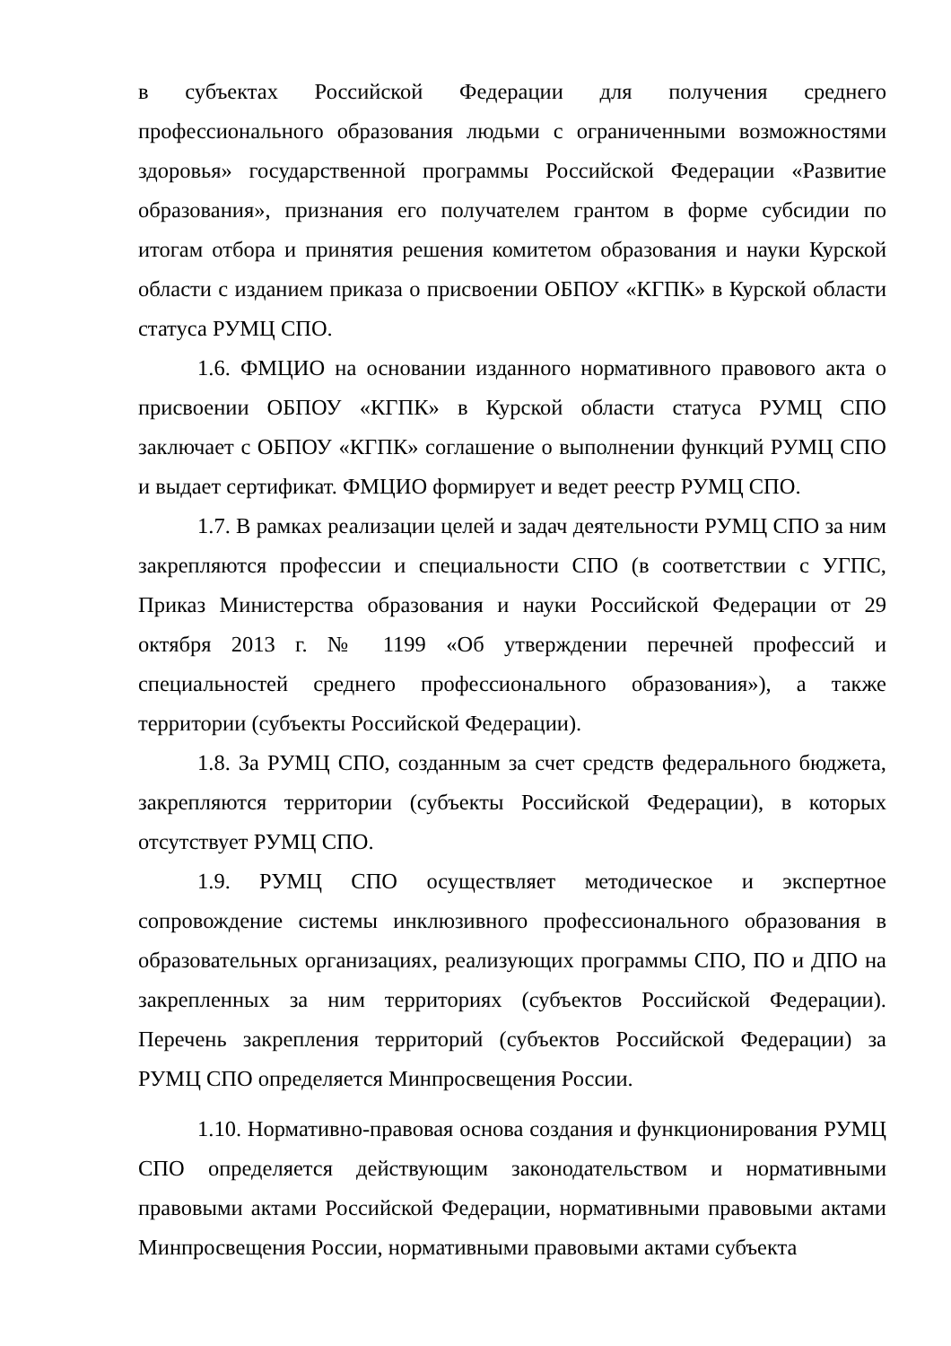в субъектах Российской Федерации для получения среднего профессионального образования людьми с ограниченными возможностями здоровья» государственной программы Российской Федерации «Развитие образования», признания его получателем грантом в форме субсидии по итогам отбора и принятия решения комитетом образования и науки Курской области с изданием приказа о присвоении ОБПОУ «КГПК» в Курской области статуса РУМЦ СПО.
1.6. ФМЦИО на основании изданного нормативного правового акта о присвоении ОБПОУ «КГПК» в Курской области статуса РУМЦ СПО заключает с ОБПОУ «КГПК» соглашение о выполнении функций РУМЦ СПО и выдает сертификат. ФМЦИО формирует и ведет реестр РУМЦ СПО.
1.7. В рамках реализации целей и задач деятельности РУМЦ СПО за ним закрепляются профессии и специальности СПО (в соответствии с УГПС, Приказ Министерства образования и науки Российской Федерации от 29 октября 2013 г. № 1199 «Об утверждении перечней профессий и специальностей среднего профессионального образования»), а также территории (субъекты Российской Федерации).
1.8. За РУМЦ СПО, созданным за счет средств федерального бюджета, закрепляются территории (субъекты Российской Федерации), в которых отсутствует РУМЦ СПО.
1.9. РУМЦ СПО осуществляет методическое и экспертное сопровождение системы инклюзивного профессионального образования в образовательных организациях, реализующих программы СПО, ПО и ДПО на закрепленных за ним территориях (субъектов Российской Федерации). Перечень закрепления территорий (субъектов Российской Федерации) за РУМЦ СПО определяется Минпросвещения России.
1.10. Нормативно-правовая основа создания и функционирования РУМЦ СПО определяется действующим законодательством и нормативными правовыми актами Российской Федерации, нормативными правовыми актами Минпросвещения России, нормативными правовыми актами субъекта